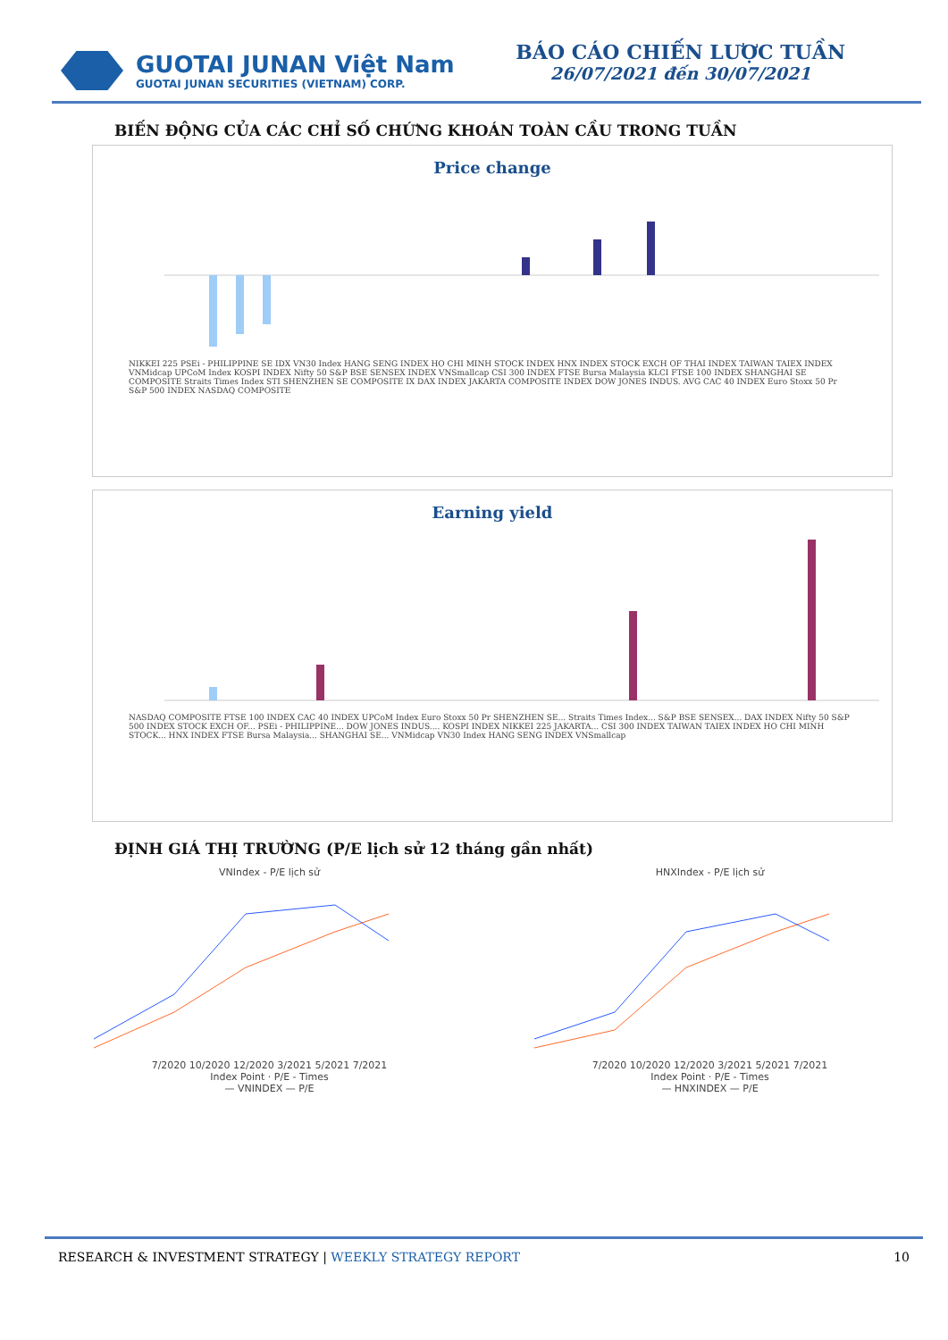GUOTAI JUNAN Việt Nam
GUOTAI JUNAN SECURITIES (VIETNAM) CORP.
BÁO CÁO CHIẾN LƯỢC TUẦN
26/07/2021 đến 30/07/2021
BIẾN ĐỘNG CỦA CÁC CHỈ SỐ CHỨNG KHOÁN TOÀN CẦU TRONG TUẦN
Price change
NIKKEI 225 PSEi - PHILIPPINE SE IDX VN30 Index HANG SENG INDEX HO CHI MINH STOCK INDEX HNX INDEX STOCK EXCH OF THAI INDEX TAIWAN TAIEX INDEX VNMidcap UPCoM Index KOSPI INDEX Nifty 50 S&P BSE SENSEX INDEX VNSmallcap CSI 300 INDEX FTSE Bursa Malaysia KLCI FTSE 100 INDEX SHANGHAI SE COMPOSITE Straits Times Index STI SHENZHEN SE COMPOSITE IX DAX INDEX JAKARTA COMPOSITE INDEX DOW JONES INDUS. AVG CAC 40 INDEX Euro Stoxx 50 Pr S&P 500 INDEX NASDAQ COMPOSITE
Earning yield
NASDAQ COMPOSITE FTSE 100 INDEX CAC 40 INDEX UPCoM Index Euro Stoxx 50 Pr SHENZHEN SE... Straits Times Index... S&P BSE SENSEX... DAX INDEX Nifty 50 S&P 500 INDEX STOCK EXCH OF... PSEi - PHILIPPINE... DOW JONES INDUS.... KOSPI INDEX NIKKEI 225 JAKARTA... CSI 300 INDEX TAIWAN TAIEX INDEX HO CHI MINH STOCK... HNX INDEX FTSE Bursa Malaysia... SHANGHAI SE... VNMidcap VN30 Index HANG SENG INDEX VNSmallcap
ĐỊNH GIÁ THỊ TRƯỜNG (P/E lịch sử 12 tháng gần nhất)
VNIndex - P/E lịch sử
7/2020 10/2020 12/2020 3/2021 5/2021 7/2021
Index Point · P/E - Times
— VNINDEX — P/E
HNXIndex - P/E lịch sử
7/2020 10/2020 12/2020 3/2021 5/2021 7/2021
Index Point · P/E - Times
— HNXINDEX — P/E
RESEARCH & INVESTMENT STRATEGY | WEEKLY STRATEGY REPORT 10